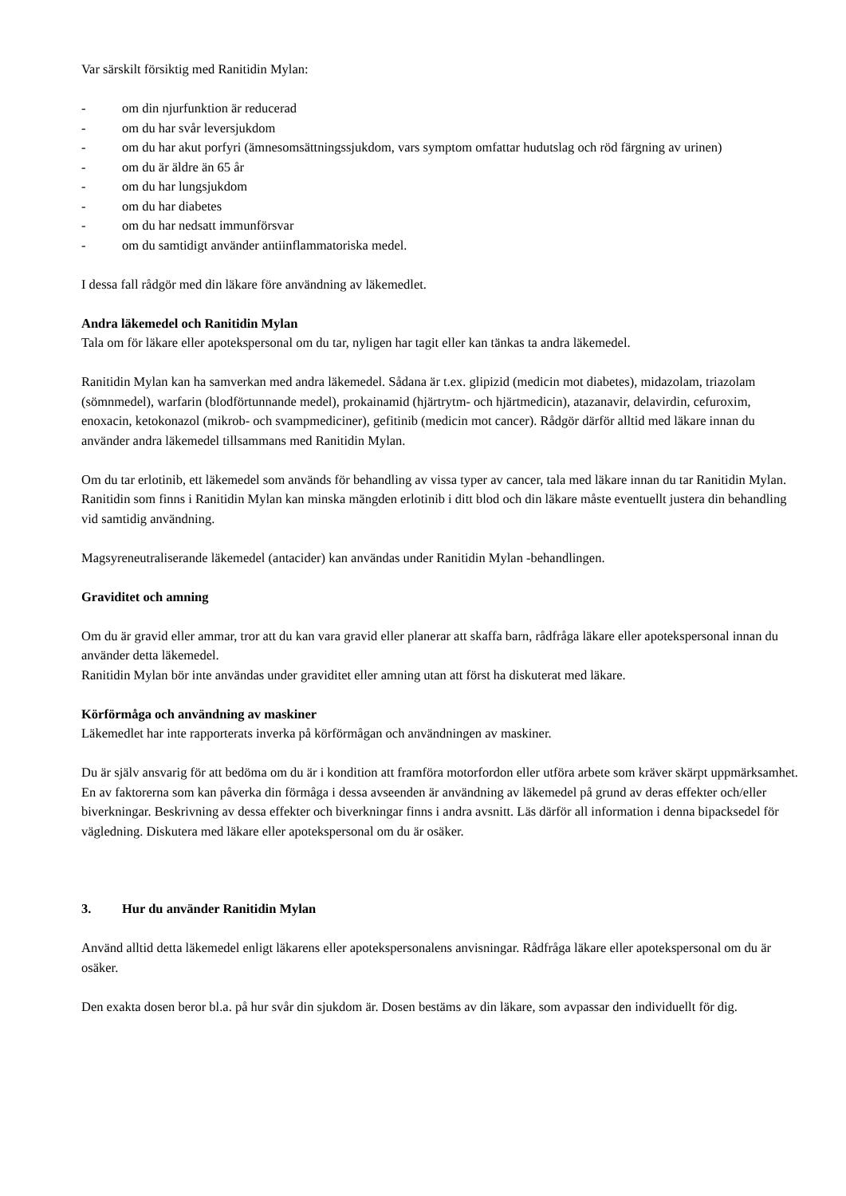Var särskilt försiktig med Ranitidin Mylan:
- om din njurfunktion är reducerad
- om du har svår leversjukdom
- om du har akut porfyri (ämnesomsättningssjukdom, vars symptom omfattar hudutslag och röd färgning av urinen)
- om du är äldre än 65 år
- om du har lungsjukdom
- om du har diabetes
- om du har nedsatt immunförsvar
- om du samtidigt använder antiinflammatoriska medel.
I dessa fall rådgör med din läkare före användning av läkemedlet.
Andra läkemedel och Ranitidin Mylan
Tala om för läkare eller apotekspersonal om du tar, nyligen har tagit eller kan tänkas ta andra läkemedel.
Ranitidin Mylan kan ha samverkan med andra läkemedel. Sådana är t.ex. glipizid (medicin mot diabetes), midazolam, triazolam (sömnmedel), warfarin (blodförtunnande medel), prokainamid (hjärtrytm- och hjärtmedicin), atazanavir, delavirdin, cefuroxim, enoxacin, ketokonazol (mikrob- och svampmediciner), gefitinib (medicin mot cancer). Rådgör därför alltid med läkare innan du använder andra läkemedel tillsammans med Ranitidin Mylan.
Om du tar erlotinib, ett läkemedel som används för behandling av vissa typer av cancer, tala med läkare innan du tar Ranitidin Mylan. Ranitidin som finns i Ranitidin Mylan kan minska mängden erlotinib i ditt blod och din läkare måste eventuellt justera din behandling vid samtidig användning.
Magsyreneutraliserande läkemedel (antacider) kan användas under Ranitidin Mylan -behandlingen.
Graviditet och amning
Om du är gravid eller ammar, tror att du kan vara gravid eller planerar att skaffa barn, rådfråga läkare eller apotekspersonal innan du använder detta läkemedel.
Ranitidin Mylan bör inte användas under graviditet eller amning utan att först ha diskuterat med läkare.
Körförmåga och användning av maskiner
Läkemedlet har inte rapporterats inverka på körförmågan och användningen av maskiner.
Du är själv ansvarig för att bedöma om du är i kondition att framföra motorfordon eller utföra arbete som kräver skärpt uppmärksamhet. En av faktorerna som kan påverka din förmåga i dessa avseenden är användning av läkemedel på grund av deras effekter och/eller biverkningar. Beskrivning av dessa effekter och biverkningar finns i andra avsnitt. Läs därför all information i denna bipacksedel för vägledning. Diskutera med läkare eller apotekspersonal om du är osäker.
3. Hur du använder Ranitidin Mylan
Använd alltid detta läkemedel enligt läkarens eller apotekspersonalens anvisningar. Rådfråga läkare eller apotekspersonal om du är osäker.
Den exakta dosen beror bl.a. på hur svår din sjukdom är. Dosen bestäms av din läkare, som avpassar den individuellt för dig.